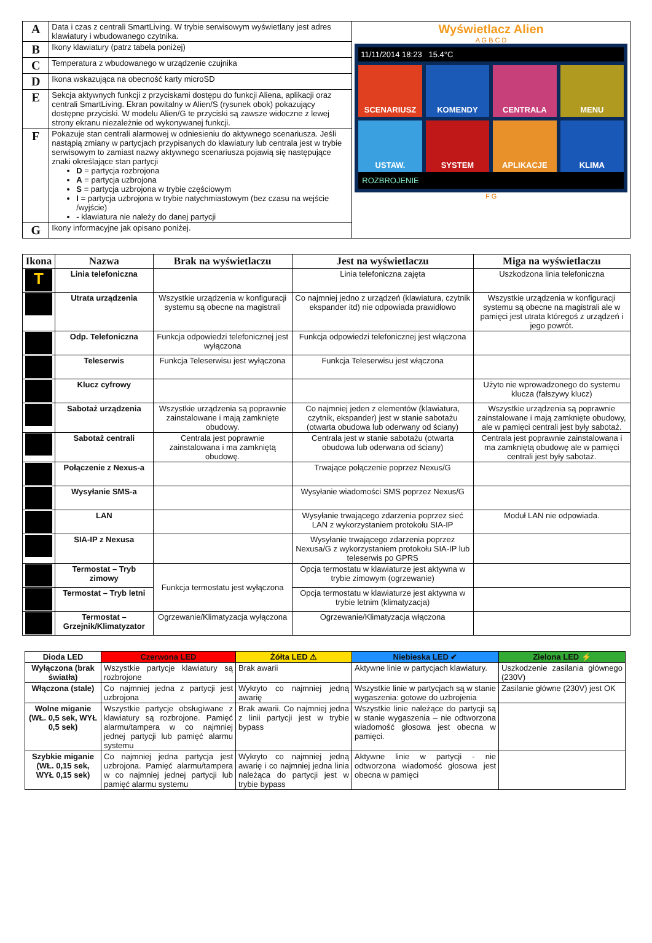| A | Data i czas z centrali SmartLiving. W trybie serwisowym wyświetlany jest adres klawiatury i wbudowanego czytnika. | Wyświetlacz Alien A G B C D 11/11/2014 18:23 15.4°C SCENARIUSZ KOMENDY CENTRALA MENU USTAW. SYSTEM APLIKACJE KLIMA ROZBROJENIE F G |
| B | Ikony klawiatury (patrz tabela poniżej) | |
| C | Temperatura z wbudowanego w urządzenie czujnika | |
| D | Ikona wskazująca na obecność karty microSD | |
| E | Sekcja aktywnych funkcji z przyciskami dostępu do funkcji Aliena, aplikacji oraz centrali SmartLiving. Ekran powitalny w Alien/S (rysunek obok) pokazujący dostępne przyciski. W modelu Alien/G te przyciski są zawsze widoczne z lewej strony ekranu niezależnie od wykonywanej funkcji. | |
| F | Pokazuje stan centrali alarmowej w odniesieniu do aktywnego scenariusza. Jeśli nastąpią zmiany w partycjach przypisanych do klawiatury lub centrala jest w trybie serwisowym to zamiast nazwy aktywnego scenariusza pojawią się następujące znaki określające stan partycji D = partycja rozbrojona A = partycja uzbrojona S = partycja uzbrojona w trybie częściowym I = partycja uzbrojona w trybie natychmiastowym (bez czasu na wejście /wyjście) - klawiatura nie należy do danej partycji | |
| G | Ikony informacyjne jak opisano poniżej. | |
| Ikona | Nazwa | Brak na wyświetlaczu | Jest na wyświetlaczu | Miga na wyświetlaczu |
| --- | --- | --- | --- | --- |
| T | Linia telefoniczna | | Linia telefoniczna zajęta | Uszkodzona linia telefoniczna |
| | Utrata urządzenia | Wszystkie urządzenia w konfiguracji systemu są obecne na magistrali | Co najmniej jedno z urządzeń (klawiatura, czytnik ekspander itd) nie odpowiada prawidłowo | Wszystkie urządzenia w konfiguracji systemu są obecne na magistrali ale w pamięci jest utrata któregoś z urządzeń i jego powrót. |
| | Odp. Telefoniczna | Funkcja odpowiedzi telefonicznej jest wyłączona | Funkcja odpowiedzi telefonicznej jest włączona | |
| | Teleserwis | Funkcja Teleserwisu jest wyłączona | Funkcja Teleserwisu jest włączona | |
| | Klucz cyfrowy | | | Użyto nie wprowadzonego do systemu klucza (fałszywy klucz) |
| | Sabotaż urządzenia | Wszystkie urządzenia są poprawnie zainstalowane i mają zamknięte obudowy. | Co najmniej jeden z elementów (klawiatura, czytnik, ekspander) jest w stanie sabotażu (otwarta obudowa lub oderwany od ściany) | Wszystkie urządzenia są poprawnie zainstalowane i mają zamknięte obudowy, ale w pamięci centrali jest były sabotaż. |
| | Sabotaż centrali | Centrala jest poprawnie zainstalowana i ma zamkniętą obudowę. | Centrala jest w stanie sabotażu (otwarta obudowa lub oderwana od ściany) | Centrala jest poprawnie zainstalowana i ma zamkniętą obudowę ale w pamięci centrali jest były sabotaż. |
| | Połączenie z Nexus-a | | Trwające połączenie poprzez Nexus/G | |
| | Wysyłanie SMS-a | | Wysyłanie wiadomości SMS poprzez Nexus/G | |
| | LAN | | Wysyłanie trwającego zdarzenia poprzez sieć LAN z wykorzystaniem protokołu SIA-IP | Moduł LAN nie odpowiada. |
| | SIA-IP z Nexusa | | Wysyłanie trwającego zdarzenia poprzez Nexusa/G z wykorzystaniem protokołu SIA-IP lub teleserwis po GPRS | |
| | Termostat – Tryb zimowy | Funkcja termostatu jest wyłączona | Opcja termostatu w klawiaturze jest aktywna w trybie zimowym (ogrzewanie) | |
| | Termostat – Tryb letni | | Opcja termostatu w klawiaturze jest aktywna w trybie letnim (klimatyzacja) | |
| | Termostat – Grzejnik/Klimatyzator | Ogrzewanie/Klimatyzacja wyłączona | Ogrzewanie/Klimatyzacja włączona | |
| Dioda LED | Czerwona LED | Żółta LED ⚠ | Niebieska LED ✔ | Zielona LED ⚡ |
| --- | --- | --- | --- | --- |
| Wyłączona (brak światła) | Wszystkie partycje klawiatury są rozbrojone | Brak awarii | Aktywne linie w partycjach klawiatury. | Uszkodzenie zasilania głównego (230V) |
| Włączona (stale) | Co najmniej jedna z partycji jest uzbrojona | Wykryto co najmniej jedną awarię | Wszystkie linie w partycjach są w stanie wygaszenia: gotowe do uzbrojenia | Zasilanie główne (230V) jest OK |
| Wolne miganie (WŁ. 0,5 sek, WYŁ 0,5 sek) | Wszystkie partycje obsługiwane z klawiatury są rozbrojone. Pamięć alarmu/tampera w co najmniej jednej partycji lub pamięć alarmu systemu | Brak awarii. Co najmniej jedna z linii partycji jest w trybie bypass | Wszystkie linie należące do partycji są w stanie wygaszenia – nie odtworzona wiadomość głosowa jest obecna w pamięci. | |
| Szybkie miganie (WŁ. 0,15 sek, WYŁ 0,15 sek) | Co najmniej jedna partycja jest uzbrojona. Pamięć alarmu/tampera w co najmniej jednej partycji lub pamięć alarmu systemu | Wykryto co najmniej jedną awarię i co najmniej jedna linia należąca do partycji jest w trybie bypass | Aktywne linie w partycji - nie odtworzona wiadomość głosowa jest obecna w pamięci | |